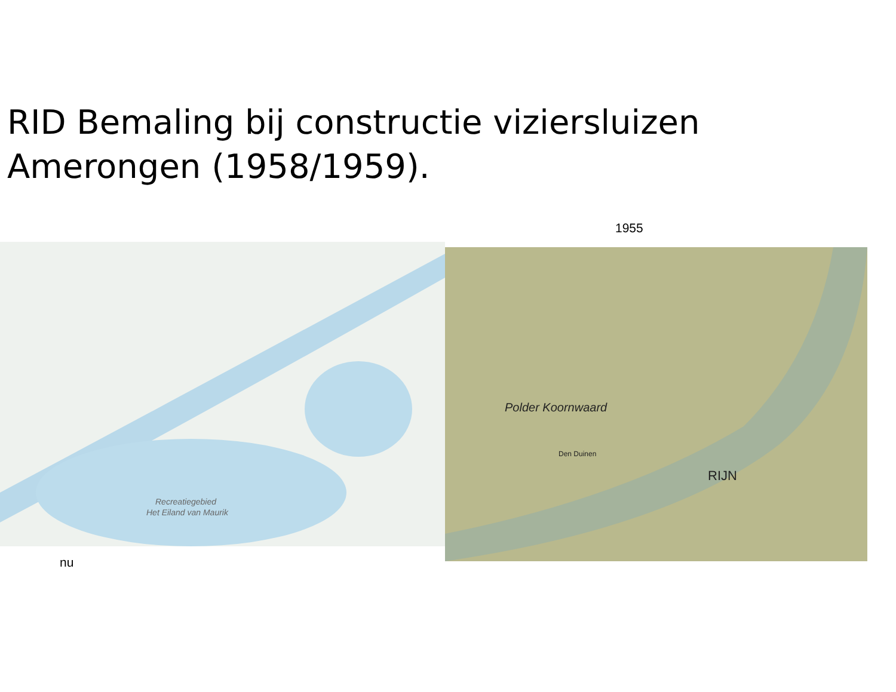RID Bemaling bij constructie viziersluizen
Amerongen (1958/1959).
1955
Recreatiegebied
Het Eiland van Maurik
Polder Koornwaard
Den Duinen
RIJN
nu